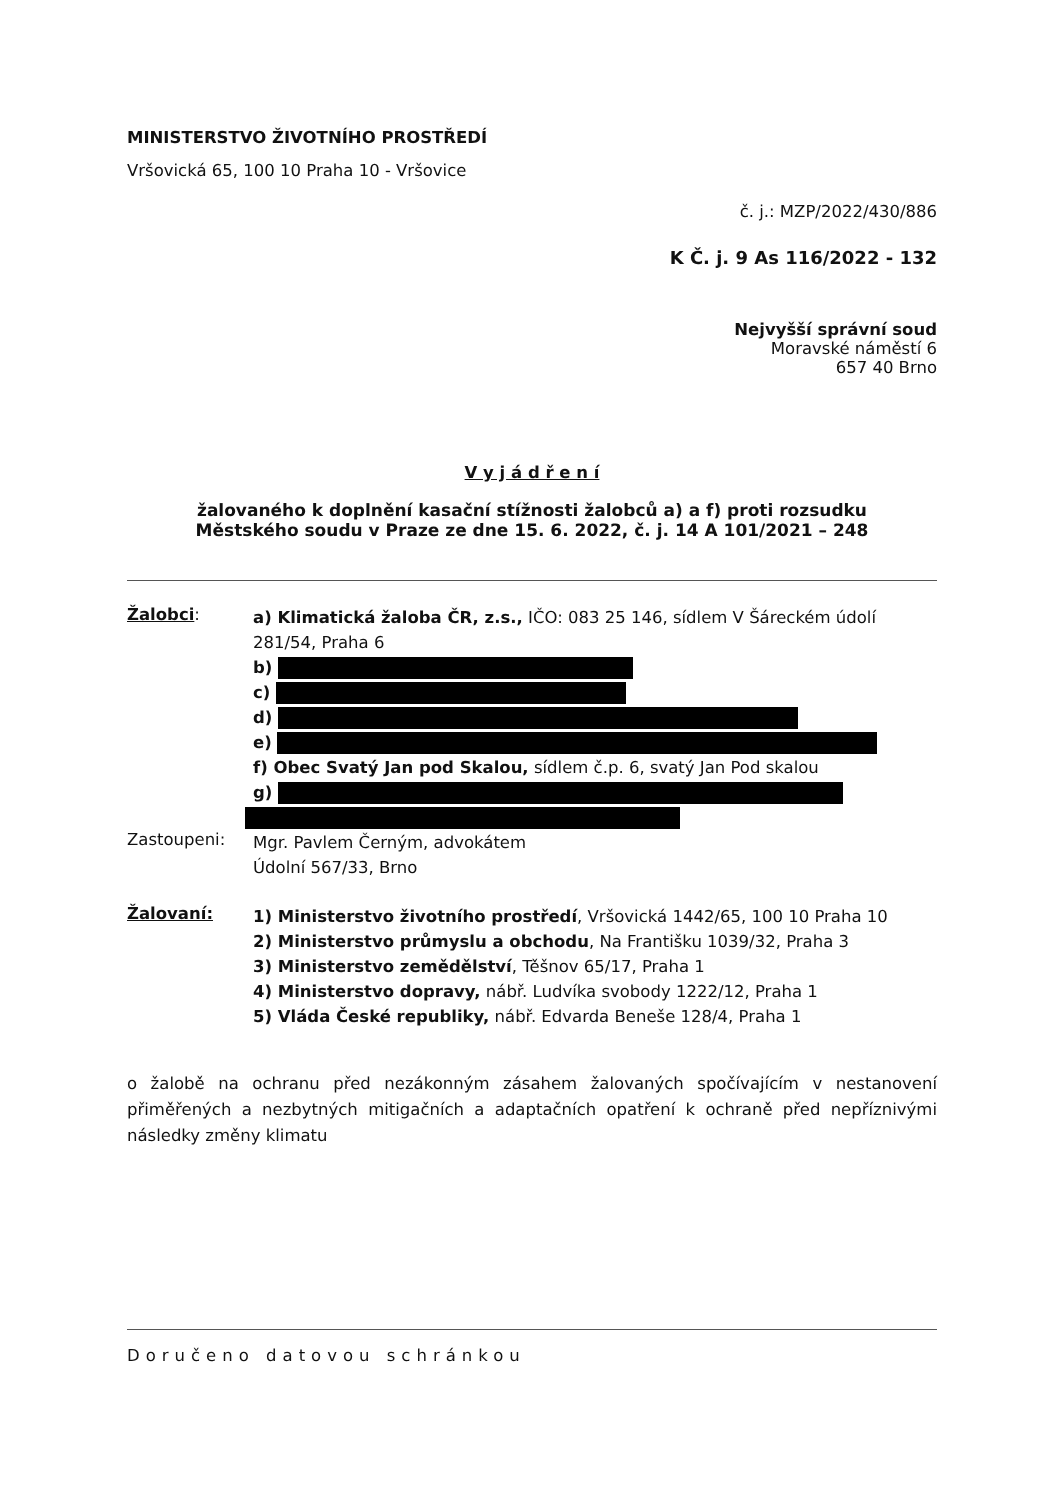MINISTERSTVO ŽIVOTNÍHO PROSTŘEDÍ
Vršovická 65, 100 10 Praha 10 - Vršovice
č. j.: MZP/2022/430/886
K Č. j. 9 As 116/2022 - 132
Nejvyšší správní soud
Moravské náměstí 6
657 40 Brno
V y j á d ř e n í
žalovaného k doplnění kasační stížnosti žalobců a) a f) proti rozsudku
Městského soudu v Praze ze dne 15. 6. 2022, č. j. 14 A 101/2021 – 248
Žalobci:
a) Klimatická žaloba ČR, z.s., IČO: 083 25 146, sídlem V Šáreckém údolí 281/54, Praha 6
b)
c)
d)
e)
f) Obec Svatý Jan pod Skalou, sídlem č.p. 6, svatý Jan Pod skalou
g)
Zastoupeni:
Mgr. Pavlem Černým, advokátem
Údolní 567/33, Brno
Žalovaní:
1) Ministerstvo životního prostředí, Vršovická 1442/65, 100 10 Praha 10
2) Ministerstvo průmyslu a obchodu, Na Františku 1039/32, Praha 3
3) Ministerstvo zemědělství, Těšnov 65/17, Praha 1
4) Ministerstvo dopravy, nábř. Ludvíka svobody 1222/12, Praha 1
5) Vláda České republiky, nábř. Edvarda Beneše 128/4, Praha 1
o žalobě na ochranu před nezákonným zásahem žalovaných spočívajícím v nestanovení přiměřených a nezbytných mitigačních a adaptačních opatření k ochraně před nepříznivými následky změny klimatu
Doručeno datovou schránkou